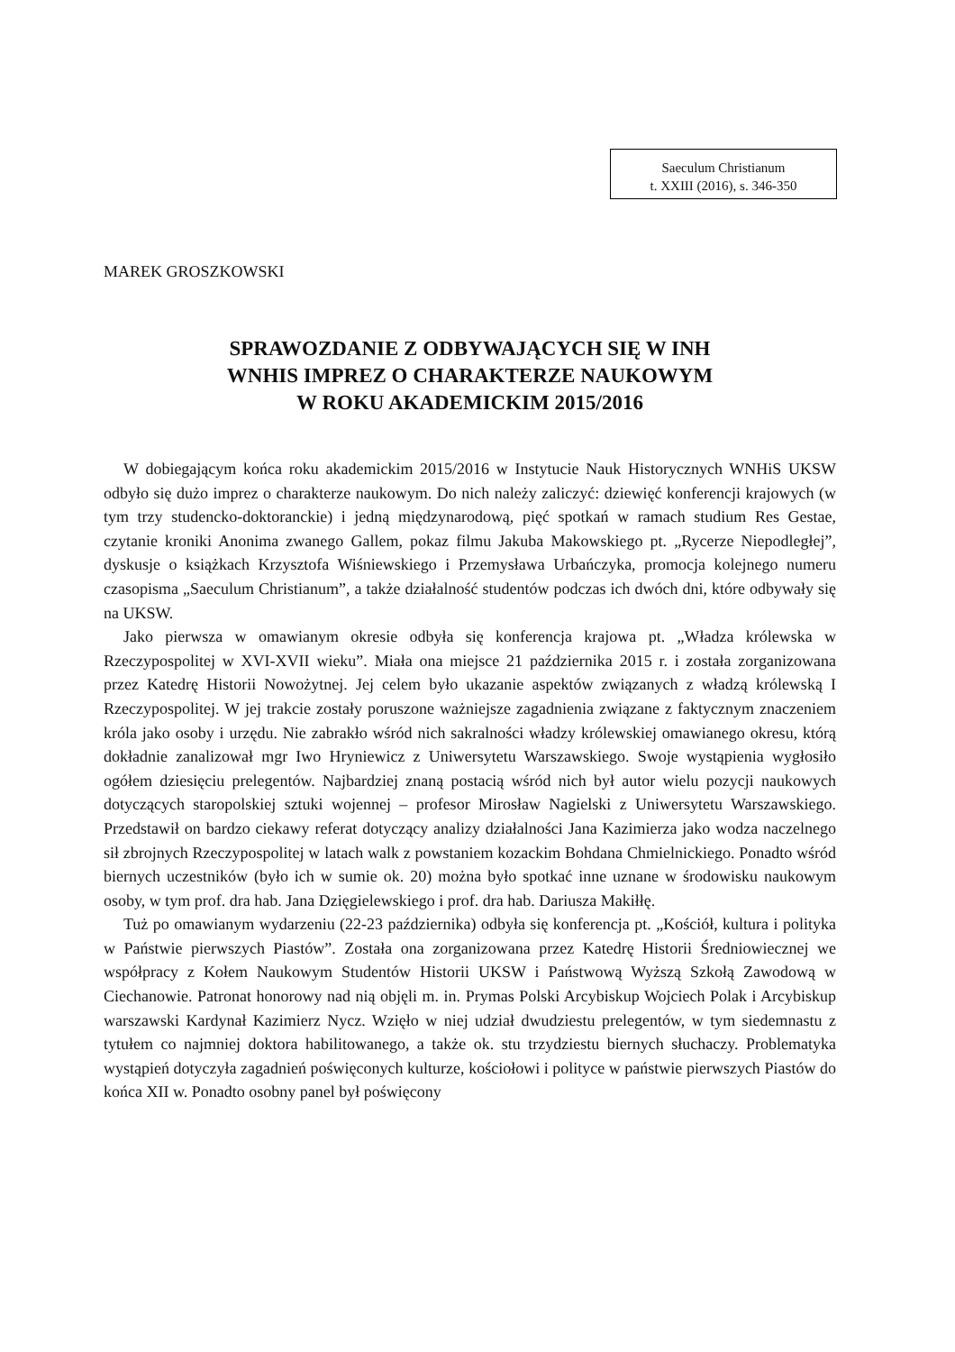Saeculum Christianum
t. XXIII (2016), s. 346-350
MAREK GROSZKOWSKI
SPRAWOZDANIE Z ODBYWAJĄCYCH SIĘ W INH
WNHIS IMPREZ O CHARAKTERZE NAUKOWYM
W ROKU AKADEMICKIM 2015/2016
W dobiegającym końca roku akademickim 2015/2016 w Instytucie Nauk Historycznych WNHiS UKSW odbyło się dużo imprez o charakterze naukowym. Do nich należy zaliczyć: dziewięć konferencji krajowych (w tym trzy studencko-doktoranckie) i jedną międzynarodową, pięć spotkań w ramach studium Res Gestae, czytanie kroniki Anonima zwanego Gallem, pokaz filmu Jakuba Makowskiego pt. „Rycerze Niepodległej”, dyskusje o książkach Krzysztofa Wiśniewskiego i Przemysława Urbańczyka, promocja kolejnego numeru czasopisma „Saeculum Christianum”, a także działalność studentów podczas ich dwóch dni, które odbywały się na UKSW.
Jako pierwsza w omawianym okresie odbyła się konferencja krajowa pt. „Władza królewska w Rzeczypospolitej w XVI-XVII wieku”. Miała ona miejsce 21 października 2015 r. i została zorganizowana przez Katedrę Historii Nowożytnej. Jej celem było ukazanie aspektów związanych z władzą królewską I Rzeczypospolitej. W jej trakcie zostały poruszone ważniejsze zagadnienia związane z faktycznym znaczeniem króla jako osoby i urzędu. Nie zabrakło wśród nich sakralności władzy królewskiej omawianego okresu, którą dokładnie zanalizował mgr Iwo Hryniewicz z Uniwersytetu Warszawskiego. Swoje wystąpienia wygłosiło ogółem dziesięciu prelegentów. Najbardziej znaną postacią wśród nich był autor wielu pozycji naukowych dotyczących staropolskiej sztuki wojennej – profesor Mirosław Nagielski z Uniwersytetu Warszawskiego. Przedstawił on bardzo ciekawy referat dotyczący analizy działalności Jana Kazimierza jako wodza naczelnego sił zbrojnych Rzeczypospolitej w latach walk z powstaniem kozackim Bohdana Chmielnickiego. Ponadto wśród biernych uczestników (było ich w sumie ok. 20) można było spotkać inne uznane w środowisku naukowym osoby, w tym prof. dra hab. Jana Dzięgielewskiego i prof. dra hab. Dariusza Makiłłę.
Tuż po omawianym wydarzeniu (22-23 października) odbyła się konferencja pt. „Kościół, kultura i polityka w Państwie pierwszych Piastów”. Została ona zorganizowana przez Katedrę Historii Średniowiecznej we współpracy z Kołem Naukowym Studentów Historii UKSW i Państwową Wyższą Szkołą Zawodową w Ciechanowie. Patronat honorowy nad nią objęli m. in. Prymas Polski Arcybiskup Wojciech Polak i Arcybiskup warszawski Kardynał Kazimierz Nycz. Wzięło w niej udział dwudziestu prelegentów, w tym siedemnastu z tytułem co najmniej doktora habilitowanego, a także ok. stu trzydziestu biernych słuchaczy. Problematyka wystąpień dotyczyła zagadnień poświęconych kulturze, kościołowi i polityce w państwie pierwszych Piastów do końca XII w. Ponadto osobny panel był poświęcony